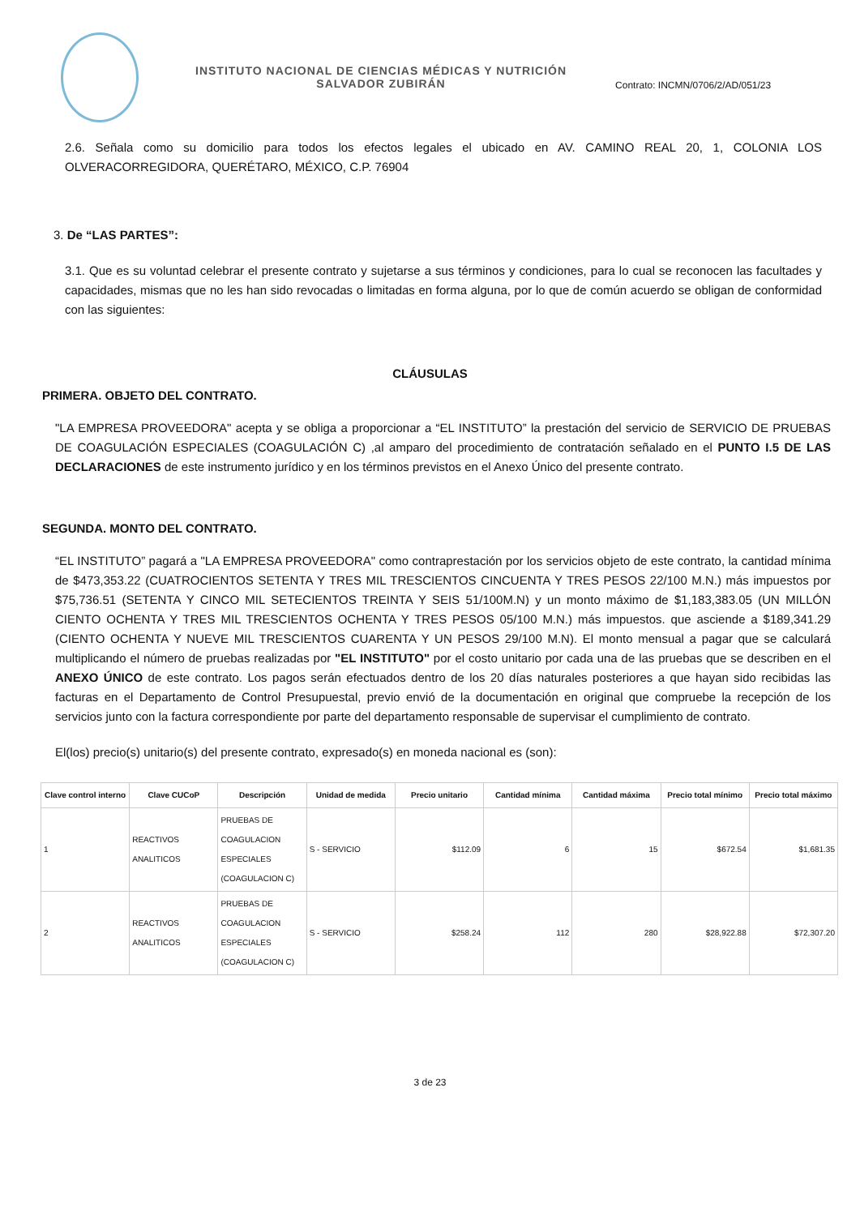INSTITUTO NACIONAL DE CIENCIAS MÉDICAS Y NUTRICIÓN
SALVADOR ZUBIRÁN
Contrato: INCMN/0706/2/AD/051/23
2.6. Señala como su domicilio para todos los efectos legales el ubicado en AV. CAMINO REAL 20, 1, COLONIA LOS OLVERACORREGIDORA, QUERÉTARO, MÉXICO, C.P. 76904
3. De “LAS PARTES”:
3.1. Que es su voluntad celebrar el presente contrato y sujetarse a sus términos y condiciones, para lo cual se reconocen las facultades y capacidades, mismas que no les han sido revocadas o limitadas en forma alguna, por lo que de común acuerdo se obligan de conformidad con las siguientes:
CLÁUSULAS
PRIMERA. OBJETO DEL CONTRATO.
"LA EMPRESA PROVEEDORA" acepta y se obliga a proporcionar a “EL INSTITUTO” la prestación del servicio de SERVICIO DE PRUEBAS DE COAGULACIÓN ESPECIALES (COAGULACIÓN C) ,al amparo del procedimiento de contratación señalado en el PUNTO I.5 DE LAS DECLARACIONES de este instrumento jurídico y en los términos previstos en el Anexo Único del presente contrato.
SEGUNDA. MONTO DEL CONTRATO.
“EL INSTITUTO” pagará a "LA EMPRESA PROVEEDORA" como contraprestación por los servicios objeto de este contrato, la cantidad mínima de $473,353.22 (CUATROCIENTOS SETENTA Y TRES MIL TRESCIENTOS CINCUENTA Y TRES PESOS 22/100 M.N.) más impuestos por $75,736.51 (SETENTA Y CINCO MIL SETECIENTOS TREINTA Y SEIS 51/100M.N) y un monto máximo de $1,183,383.05 (UN MILLÓN CIENTO OCHENTA Y TRES MIL TRESCIENTOS OCHENTA Y TRES PESOS 05/100 M.N.) más impuestos. que asciende a $189,341.29 (CIENTO OCHENTA Y NUEVE MIL TRESCIENTOS CUARENTA Y UN PESOS 29/100 M.N). El monto mensual a pagar que se calculará multiplicando el número de pruebas realizadas por "EL INSTITUTO" por el costo unitario por cada una de las pruebas que se describen en el ANEXO ÚNICO de este contrato. Los pagos serán efectuados dentro de los 20 días naturales posteriores a que hayan sido recibidas las facturas en el Departamento de Control Presupuestal, previo envió de la documentación en original que compruebe la recepción de los servicios junto con la factura correspondiente por parte del departamento responsable de supervisar el cumplimiento de contrato.
El(los) precio(s) unitario(s) del presente contrato, expresado(s) en moneda nacional es (son):
| Clave control interno | Clave CUCoP | Descripción | Unidad de medida | Precio unitario | Cantidad mínima | Cantidad máxima | Precio total mínimo | Precio total máximo |
| --- | --- | --- | --- | --- | --- | --- | --- | --- |
| 1 | REACTIVOS ANALITICOS | PRUEBAS DE COAGULACION ESPECIALES (COAGULACION C) | S - SERVICIO | $112.09 | 6 | 15 | $672.54 | $1,681.35 |
| 2 | REACTIVOS ANALITICOS | PRUEBAS DE COAGULACION ESPECIALES (COAGULACION C) | S - SERVICIO | $258.24 | 112 | 280 | $28,922.88 | $72,307.20 |
3 de 23